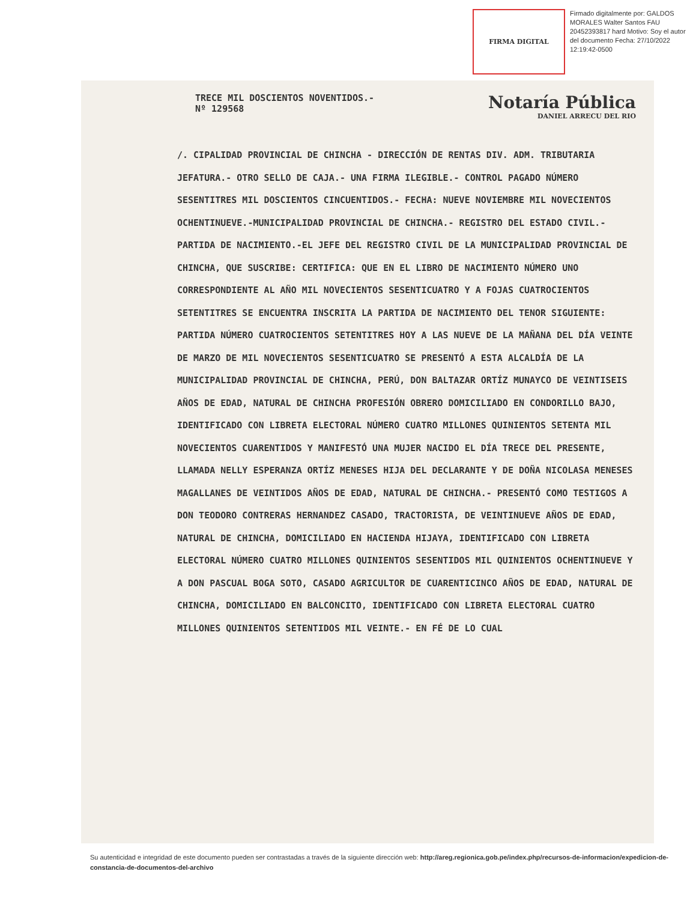FIRMA DIGITAL
Firmado digitalmente por: GALDOS MORALES Walter Santos FAU 20452393817 hard Motivo: Soy el autor del documento Fecha: 27/10/2022 12:19:42-0500
TRECE MIL DOSCIENTOS NOVENTIDOS.-
Nº 129568
Notaría Pública
DANIEL ARRECU DEL RIO
/. CIPALIDAD PROVINCIAL DE CHINCHA - DIRECCIÓN DE RENTAS DIV. ADM. TRIBUTARIA JEFATURA.- OTRO SELLO DE CAJA.- UNA FIRMA ILEGIBLE.- CONTROL PAGADO NÚMERO SESENTITRES MIL DOSCIENTOS CINCUENTIDOS.- FECHA: NUEVE NOVIEMBRE MIL NOVECIENTOS OCHENTINUEVE.-MUNICIPALIDAD PROVINCIAL DE CHINCHA.- REGISTRO DEL ESTADO CIVIL.- PARTIDA DE NACIMIENTO.-EL JEFE DEL REGISTRO CIVIL DE LA MUNICIPALIDAD PROVINCIAL DE CHINCHA, QUE SUSCRIBE: CERTIFICA: QUE EN EL LIBRO DE NACIMIENTO NÚMERO UNO CORRESPONDIENTE AL AÑO MIL NOVECIENTOS SESENTICUATRO Y A FOJAS CUATROCIENTOS SETENTITRES SE ENCUENTRA INSCRITA LA PARTIDA DE NACIMIENTO DEL TENOR SIGUIENTE: PARTIDA NÚMERO CUATROCIENTOS SETENTITRES HOY A LAS NUEVE DE LA MAÑANA DEL DÍA VEINTE DE MARZO DE MIL NOVECIENTOS SESENTICUATRO SE PRESENTÓ A ESTA ALCALDÍA DE LA MUNICIPALIDAD PROVINCIAL DE CHINCHA, PERÚ, DON BALTAZAR ORTÍZ MUNAYCO DE VEINTISEIS AÑOS DE EDAD, NATURAL DE CHINCHA PROFESIÓN OBRERO DOMICILIADO EN CONDORILLO BAJO, IDENTIFICADO CON LIBRETA ELECTORAL NÚMERO CUATRO MILLONES QUINIENTOS SETENTA MIL NOVECIENTOS CUARENTIDOS Y MANIFESTÓ UNA MUJER NACIDO EL DÍA TRECE DEL PRESENTE, LLAMADA NELLY ESPERANZA ORTÍZ MENESES HIJA DEL DECLARANTE Y DE DOÑA NICOLASA MENESES MAGALLANES DE VEINTIDOS AÑOS DE EDAD, NATURAL DE CHINCHA.- PRESENTÓ COMO TESTIGOS A DON TEODORO CONTRERAS HERNANDEZ CASADO, TRACTORISTA, DE VEINTINUEVE AÑOS DE EDAD, NATURAL DE CHINCHA, DOMICILIADO EN HACIENDA HIJAYA, IDENTIFICADO CON LIBRETA ELECTORAL NÚMERO CUATRO MILLONES QUINIENTOS SESENTIDOS MIL QUINIENTOS OCHENTINUEVE Y A DON PASCUAL BOGA SOTO, CASADO AGRICULTOR DE CUARENTICINCO AÑOS DE EDAD, NATURAL DE CHINCHA, DOMICILIADO EN BALCONCITO, IDENTIFICADO CON LIBRETA ELECTORAL CUATRO MILLONES QUINIENTOS SETENTIDOS MIL VEINTE.- EN FÉ DE LO CUAL
Su autenticidad e integridad de este documento pueden ser contrastadas a través de la siguiente dirección web: http://areg.regionica.gob.pe/index.php/recursos-de-informacion/expedicion-de-constancia-de-documentos-del-archivo